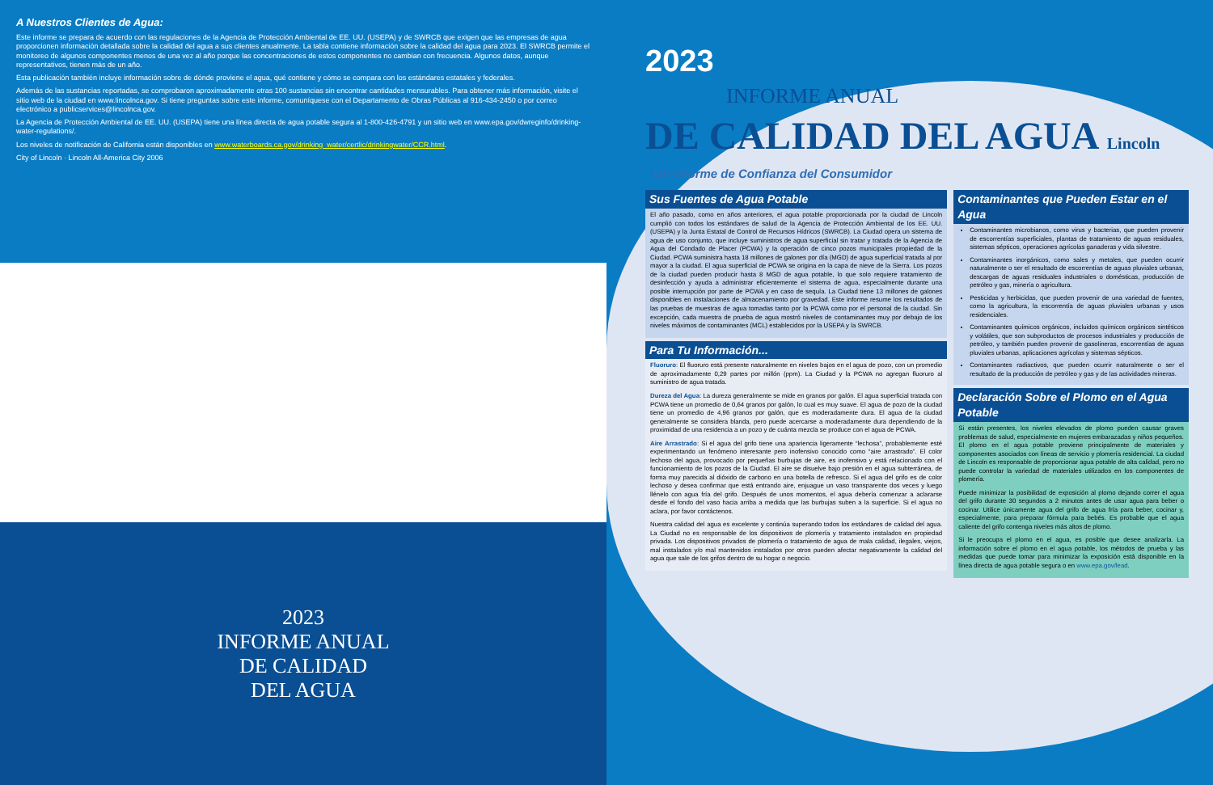A Nuestros Clientes de Agua:
Este informe se prepara de acuerdo con las regulaciones de la Agencia de Protección Ambiental de EE. UU. (USEPA) y de SWRCB que exigen que las empresas de agua proporcionen información detallada sobre la calidad del agua a sus clientes anualmente. La tabla contiene información sobre la calidad del agua para 2023. El SWRCB permite el monitoreo de algunos componentes menos de una vez al año porque las concentraciones de estos componentes no cambian con frecuencia. Algunos datos, aunque representativos, tienen más de un año.
Esta publicación también incluye información sobre de dónde proviene el agua, qué contiene y cómo se compara con los estándares estatales y federales.
Además de las sustancias reportadas, se comprobaron aproximadamente otras 100 sustancias sin encontrar cantidades mensurables. Para obtener más información, visite el sitio web de la ciudad en www.lincolnca.gov. Si tiene preguntas sobre este informe, comuníquese con el Departamento de Obras Públicas al 916-434-2450 o por correo electrónico a publicservices@lincolnca.gov.
La Agencia de Protección Ambiental de EE. UU. (USEPA) tiene una línea directa de agua potable segura al 1-800-426-4791 y un sitio web en www.epa.gov/dwreginfo/drinking-water-regulations/.
Los niveles de notificación de California están disponibles en www.waterboards.ca.gov/drinking_water/certlic/drinkingwater/CCR.html.
City of Lincoln · Lincoln All-America City 2006
2023
INFORME ANUAL
DE CALIDAD
DEL AGUA
2023
INFORME ANUAL
DE CALIDAD DEL AGUA Lincoln
Un Informe de Confianza del Consumidor
Sus Fuentes de Agua Potable
El año pasado, como en años anteriores, el agua potable proporcionada por la ciudad de Lincoln cumplió con todos los estándares de salud de la Agencia de Protección Ambiental de los EE. UU. (USEPA) y la Junta Estatal de Control de Recursos Hídricos (SWRCB). La Ciudad opera un sistema de agua de uso conjunto, que incluye suministros de agua superficial sin tratar y tratada de la Agencia de Agua del Condado de Placer (PCWA) y la operación de cinco pozos municipales propiedad de la Ciudad. PCWA suministra hasta 18 millones de galones por día (MGD) de agua superficial tratada al por mayor a la ciudad. El agua superficial de PCWA se origina en la capa de nieve de la Sierra. Los pozos de la ciudad pueden producir hasta 8 MGD de agua potable, lo que solo requiere tratamiento de desinfección y ayuda a administrar eficientemente el sistema de agua, especialmente durante una posible interrupción por parte de PCWA y en caso de sequía. La Ciudad tiene 13 millones de galones disponibles en instalaciones de almacenamiento por gravedad. Este informe resume los resultados de las pruebas de muestras de agua tomadas tanto por la PCWA como por el personal de la ciudad. Sin excepción, cada muestra de prueba de agua mostró niveles de contaminantes muy por debajo de los niveles máximos de contaminantes (MCL) establecidos por la USEPA y la SWRCB.
Para Tu Información...
Fluoruro: El fluoruro está presente naturalmente en niveles bajos en el agua de pozo, con un promedio de aproximadamente 0,29 partes por millón (ppm). La Ciudad y la PCWA no agregan fluoruro al suministro de agua tratada.
Dureza del Agua: La dureza generalmente se mide en granos por galón. El agua superficial tratada con PCWA tiene un promedio de 0,64 granos por galón, lo cual es muy suave. El agua de pozo de la ciudad tiene un promedio de 4,96 granos por galón, que es moderadamente dura. El agua de la ciudad generalmente se considera blanda, pero puede acercarse a moderadamente dura dependiendo de la proximidad de una residencia a un pozo y de cuánta mezcla se produce con el agua de PCWA.
Aire Arrastrado: Si el agua del grifo tiene una apariencia ligeramente “lechosa”, probablemente esté experimentando un fenómeno interesante pero inofensivo conocido como “aire arrastrado”. El color lechoso del agua, provocado por pequeñas burbujas de aire, es inofensivo y está relacionado con el funcionamiento de los pozos de la Ciudad. El aire se disuelve bajo presión en el agua subterránea, de forma muy parecida al dióxido de carbono en una botella de refresco. Si el agua del grifo es de color lechoso y desea confirmar que está entrando aire, enjuague un vaso transparente dos veces y luego llénelo con agua fría del grifo. Después de unos momentos, el agua debería comenzar a aclararse desde el fondo del vaso hacia arriba a medida que las burbujas suben a la superficie. Si el agua no aclara, por favor contáctenos.
Nuestra calidad del agua es excelente y continúa superando todos los estándares de calidad del agua. La Ciudad no es responsable de los dispositivos de plomería y tratamiento instalados en propiedad privada. Los dispositivos privados de plomería o tratamiento de agua de mala calidad, ilegales, viejos, mal instalados y/o mal mantenidos instalados por otros pueden afectar negativamente la calidad del agua que sale de los grifos dentro de su hogar o negocio.
Contaminantes que Pueden Estar en el Agua
Contaminantes microbianos, como virus y bacterias, que pueden provenir de escorrentías superficiales, plantas de tratamiento de aguas residuales, sistemas sépticos, operaciones agrícolas ganaderas y vida silvestre.
Contaminantes inorgánicos, como sales y metales, que pueden ocurrir naturalmente o ser el resultado de escorrentías de aguas pluviales urbanas, descargas de aguas residuales industriales o domésticas, producción de petróleo y gas, minería o agricultura.
Pesticidas y herbicidas, que pueden provenir de una variedad de fuentes, como la agricultura, la escorrentía de aguas pluviales urbanas y usos residenciales.
Contaminantes químicos orgánicos, incluidos químicos orgánicos sintéticos y volátiles, que son subproductos de procesos industriales y producción de petróleo, y también pueden provenir de gasolineras, escorrentías de aguas pluviales urbanas, aplicaciones agrícolas y sistemas sépticos.
Contaminantes radiactivos, que pueden ocurrir naturalmente o ser el resultado de la producción de petróleo y gas y de las actividades mineras.
Declaración Sobre el Plomo en el Agua Potable
Si están presentes, los niveles elevados de plomo pueden causar graves problemas de salud, especialmente en mujeres embarazadas y niños pequeños. El plomo en el agua potable proviene principalmente de materiales y componentes asociados con líneas de servicio y plomería residencial. La ciudad de Lincoln es responsable de proporcionar agua potable de alta calidad, pero no puede controlar la variedad de materiales utilizados en los componentes de plomería.
Puede minimizar la posibilidad de exposición al plomo dejando correr el agua del grifo durante 30 segundos a 2 minutos antes de usar agua para beber o cocinar. Utilice únicamente agua del grifo de agua fría para beber, cocinar y, especialmente, para preparar fórmula para bebés. Es probable que el agua caliente del grifo contenga niveles más altos de plomo.
Si le preocupa el plomo en el agua, es posible que desee analizarla. La información sobre el plomo en el agua potable, los métodos de prueba y las medidas que puede tomar para minimizar la exposición está disponible en la línea directa de agua potable segura o en www.epa.gov/lead.